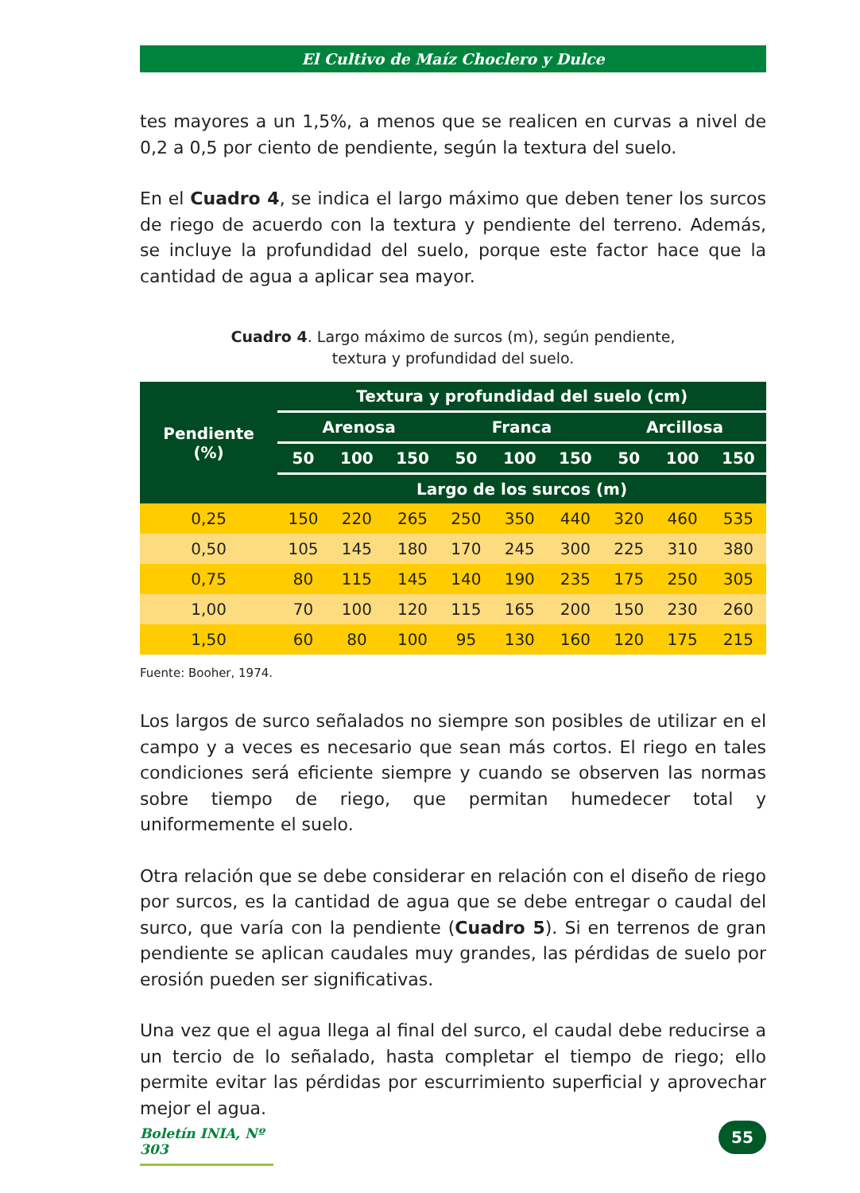El Cultivo de Maíz Choclero y Dulce
tes mayores a un 1,5%, a menos que se realicen en curvas a nivel de 0,2 a 0,5 por ciento de pendiente, según la textura del suelo.
En el Cuadro 4, se indica el largo máximo que deben tener los surcos de riego de acuerdo con la textura y pendiente del terreno. Además, se incluye la profundidad del suelo, porque este factor hace que la cantidad de agua a aplicar sea mayor.
Cuadro 4. Largo máximo de surcos (m), según pendiente,
textura y profundidad del suelo.
| Pendiente (%) | Textura y profundidad del suelo (cm) | | | | | | | | |
| --- | --- | --- | --- | --- | --- | --- | --- | --- | --- |
| | Arenosa | | | Franca | | | Arcillosa | | |
| | 50 | 100 | 150 | 50 | 100 | 150 | 50 | 100 | 150 |
| | Largo de los surcos (m) | | | | | | | | |
| 0,25 | 150 | 220 | 265 | 250 | 350 | 440 | 320 | 460 | 535 |
| 0,50 | 105 | 145 | 180 | 170 | 245 | 300 | 225 | 310 | 380 |
| 0,75 | 80 | 115 | 145 | 140 | 190 | 235 | 175 | 250 | 305 |
| 1,00 | 70 | 100 | 120 | 115 | 165 | 200 | 150 | 230 | 260 |
| 1,50 | 60 | 80 | 100 | 95 | 130 | 160 | 120 | 175 | 215 |
Fuente: Booher, 1974.
Los largos de surco señalados no siempre son posibles de utilizar en el campo y a veces es necesario que sean más cortos. El riego en tales condiciones será eficiente siempre y cuando se observen las normas sobre tiempo de riego, que permitan humedecer total y uniformemente el suelo.
Otra relación que se debe considerar en relación con el diseño de riego por surcos, es la cantidad de agua que se debe entregar o caudal del surco, que varía con la pendiente (Cuadro 5). Si en terrenos de gran pendiente se aplican caudales muy grandes, las pérdidas de suelo por erosión pueden ser significativas.
Una vez que el agua llega al final del surco, el caudal debe reducirse a un tercio de lo señalado, hasta completar el tiempo de riego; ello permite evitar las pérdidas por escurrimiento superficial y aprovechar mejor el agua.
Boletín INIA, Nº 303
55